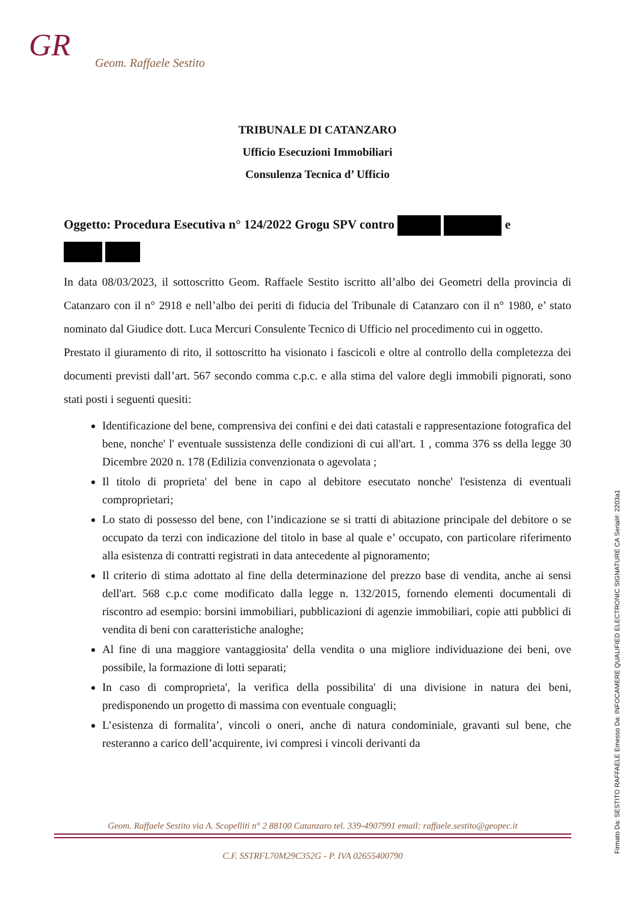GR
Geom. Raffaele Sestito
TRIBUNALE DI CATANZARO
Ufficio Esecuzioni Immobiliari
Consulenza Tecnica d’ Ufficio
Oggetto: Procedura Esecutiva n° 124/2022 Grogu SPV contro e
In data 08/03/2023, il sottoscritto Geom. Raffaele Sestito iscritto all’albo dei Geometri della provincia di Catanzaro con il n° 2918 e nell’albo dei periti di fiducia del Tribunale di Catanzaro con il n° 1980, e’ stato nominato dal Giudice dott. Luca Mercuri Consulente Tecnico di Ufficio nel procedimento cui in oggetto.
Prestato il giuramento di rito, il sottoscritto ha visionato i fascicoli e oltre al controllo della completezza dei documenti previsti dall’art. 567 secondo comma c.p.c. e alla stima del valore degli immobili pignorati, sono stati posti i seguenti quesiti:
Identificazione del bene, comprensiva dei confini e dei dati catastali e rappresentazione fotografica del bene, nonche' l' eventuale sussistenza delle condizioni di cui all'art. 1 , comma 376 ss della legge 30 Dicembre 2020 n. 178 (Edilizia convenzionata o agevolata ;
Il titolo di proprieta' del bene in capo al debitore esecutato nonche' l'esistenza di eventuali comproprietari;
Lo stato di possesso del bene, con l’indicazione se si tratti di abitazione principale del debitore o se occupato da terzi con indicazione del titolo in base al quale e’ occupato, con particolare riferimento alla esistenza di contratti registrati in data antecedente al pignoramento;
Il criterio di stima adottato al fine della determinazione del prezzo base di vendita, anche ai sensi dell'art. 568 c.p.c come modificato dalla legge n. 132/2015, fornendo elementi documentali di riscontro ad esempio: borsini immobiliari, pubblicazioni di agenzie immobiliari, copie atti pubblici di vendita di beni con caratteristiche analoghe;
Al fine di una maggiore vantaggiosita' della vendita o una migliore individuazione dei beni, ove possibile, la formazione di lotti separati;
In caso di comproprieta', la verifica della possibilita' di una divisione in natura dei beni, predisponendo un progetto di massima con eventuale conguagli;
L’esistenza di formalita’, vincoli o oneri, anche di natura condominiale, gravanti sul bene, che resteranno a carico dell’acquirente, ivi compresi i vincoli derivanti da
Geom. Raffaele Sestito via A. Scopelliti n° 2 88100 Catanzaro tel. 339-4907991 email: raffaele.sestito@geopec.it
C.F. SSTRFL70M29C352G - P. IVA 02655400790
Firmato Da: SESTITO RAFFAELE Emesso Da: INFOCAMERE QUALIFIED ELECTRONIC SIGNATURE CA Serial#: 2203a1